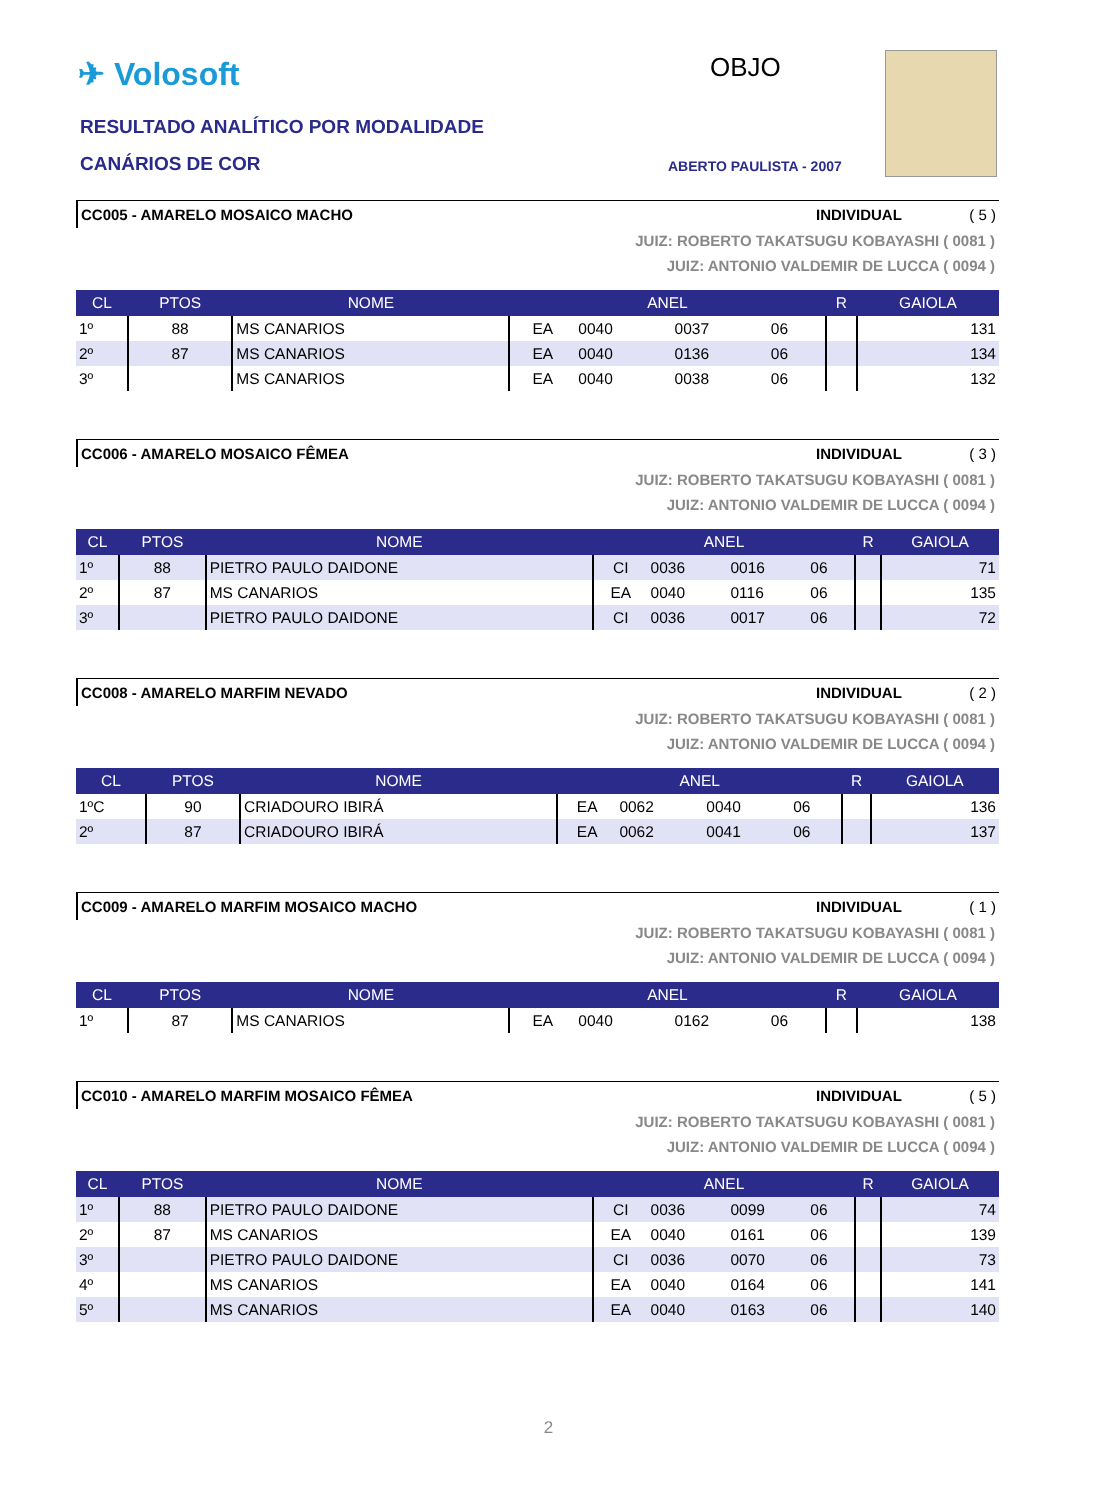✈ Volosoft
RESULTADO ANALÍTICO POR MODALIDADE
CANÁRIOS DE COR
OBJO
ABERTO PAULISTA - 2007
CC005 - AMARELO MOSAICO MACHO INDIVIDUAL ( 5 )
JUIZ: ROBERTO TAKATSUGU KOBAYASHI ( 0081 )
JUIZ: ANTONIO VALDEMIR DE LUCCA ( 0094 )
| CL | PTOS | NOME | ANEL | | | | R | GAIOLA |
| --- | --- | --- | --- | --- | --- | --- | --- | --- |
| 1º | 88 | MS CANARIOS | EA | 0040 | 0037 | 06 | | 131 |
| 2º | 87 | MS CANARIOS | EA | 0040 | 0136 | 06 | | 134 |
| 3º | | MS CANARIOS | EA | 0040 | 0038 | 06 | | 132 |
CC006 - AMARELO MOSAICO FÊMEA INDIVIDUAL ( 3 )
JUIZ: ROBERTO TAKATSUGU KOBAYASHI ( 0081 )
JUIZ: ANTONIO VALDEMIR DE LUCCA ( 0094 )
| CL | PTOS | NOME | ANEL | | | | R | GAIOLA |
| --- | --- | --- | --- | --- | --- | --- | --- | --- |
| 1º | 88 | PIETRO PAULO DAIDONE | CI | 0036 | 0016 | 06 | | 71 |
| 2º | 87 | MS CANARIOS | EA | 0040 | 0116 | 06 | | 135 |
| 3º | | PIETRO PAULO DAIDONE | CI | 0036 | 0017 | 06 | | 72 |
CC008 - AMARELO MARFIM NEVADO INDIVIDUAL ( 2 )
JUIZ: ROBERTO TAKATSUGU KOBAYASHI ( 0081 )
JUIZ: ANTONIO VALDEMIR DE LUCCA ( 0094 )
| CL | PTOS | NOME | ANEL | | | | R | GAIOLA |
| --- | --- | --- | --- | --- | --- | --- | --- | --- |
| 1ºC | 90 | CRIADOURO IBIRÁ | EA | 0062 | 0040 | 06 | | 136 |
| 2º | 87 | CRIADOURO IBIRÁ | EA | 0062 | 0041 | 06 | | 137 |
CC009 - AMARELO MARFIM MOSAICO MACHO INDIVIDUAL ( 1 )
JUIZ: ROBERTO TAKATSUGU KOBAYASHI ( 0081 )
JUIZ: ANTONIO VALDEMIR DE LUCCA ( 0094 )
| CL | PTOS | NOME | ANEL | | | | R | GAIOLA |
| --- | --- | --- | --- | --- | --- | --- | --- | --- |
| 1º | 87 | MS CANARIOS | EA | 0040 | 0162 | 06 | | 138 |
CC010 - AMARELO MARFIM MOSAICO FÊMEA INDIVIDUAL ( 5 )
JUIZ: ROBERTO TAKATSUGU KOBAYASHI ( 0081 )
JUIZ: ANTONIO VALDEMIR DE LUCCA ( 0094 )
| CL | PTOS | NOME | ANEL | | | | R | GAIOLA |
| --- | --- | --- | --- | --- | --- | --- | --- | --- |
| 1º | 88 | PIETRO PAULO DAIDONE | CI | 0036 | 0099 | 06 | | 74 |
| 2º | 87 | MS CANARIOS | EA | 0040 | 0161 | 06 | | 139 |
| 3º | | PIETRO PAULO DAIDONE | CI | 0036 | 0070 | 06 | | 73 |
| 4º | | MS CANARIOS | EA | 0040 | 0164 | 06 | | 141 |
| 5º | | MS CANARIOS | EA | 0040 | 0163 | 06 | | 140 |
2